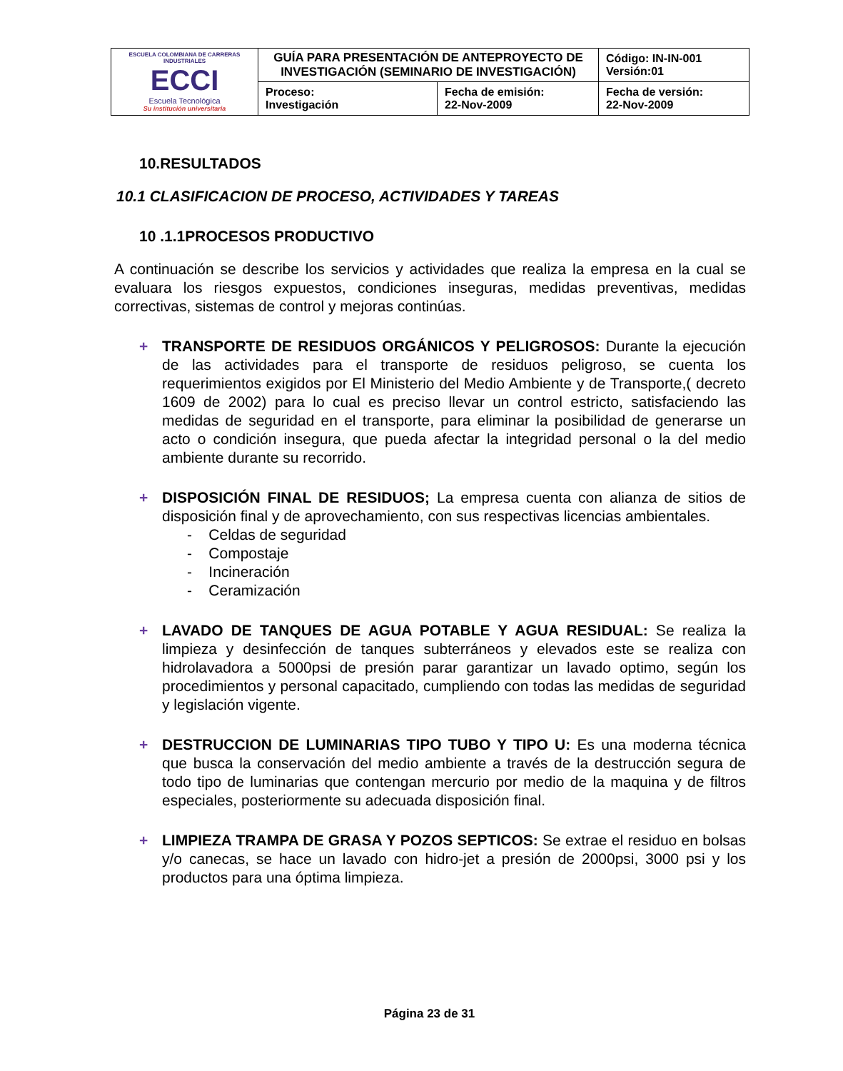| ESCUELA COLOMBIANA DE CARRERAS INDUSTRIALES ECCI Escuela Tecnológica Su institución universitaria | GUÍA PARA PRESENTACIÓN DE ANTEPROYECTO DE INVESTIGACIÓN (SEMINARIO DE INVESTIGACIÓN) | | Código: IN-IN-001 Versión:01 |
| | Proceso: Investigación | Fecha de emisión: 22-Nov-2009 | Fecha de versión: 22-Nov-2009 |
10.RESULTADOS
10.1 CLASIFICACION DE PROCESO, ACTIVIDADES Y TAREAS
10 .1.1PROCESOS PRODUCTIVO
A continuación se describe los servicios y actividades que realiza la empresa en la cual se evaluara los riesgos expuestos, condiciones inseguras, medidas preventivas, medidas correctivas, sistemas de control y mejoras continúas.
+ TRANSPORTE DE RESIDUOS ORGÁNICOS Y PELIGROSOS: Durante la ejecución de las actividades para el transporte de residuos peligroso, se cuenta los requerimientos exigidos por El Ministerio del Medio Ambiente y de Transporte,( decreto 1609 de 2002) para lo cual es preciso llevar un control estricto, satisfaciendo las medidas de seguridad en el transporte, para eliminar la posibilidad de generarse un acto o condición insegura, que pueda afectar la integridad personal o la del medio ambiente durante su recorrido.
+ DISPOSICIÓN FINAL DE RESIDUOS; La empresa cuenta con alianza de sitios de disposición final y de aprovechamiento, con sus respectivas licencias ambientales.
- Celdas de seguridad
- Compostaje
- Incineración
- Ceramización
+ LAVADO DE TANQUES DE AGUA POTABLE Y AGUA RESIDUAL: Se realiza la limpieza y desinfección de tanques subterráneos y elevados este se realiza con hidrolavadora a 5000psi de presión parar garantizar un lavado optimo, según los procedimientos y personal capacitado, cumpliendo con todas las medidas de seguridad y legislación vigente.
+ DESTRUCCION DE LUMINARIAS TIPO TUBO Y TIPO U: Es una moderna técnica que busca la conservación del medio ambiente a través de la destrucción segura de todo tipo de luminarias que contengan mercurio por medio de la maquina y de filtros especiales, posteriormente su adecuada disposición final.
+ LIMPIEZA TRAMPA DE GRASA Y POZOS SEPTICOS: Se extrae el residuo en bolsas y/o canecas, se hace un lavado con hidro-jet a presión de 2000psi, 3000 psi y los productos para una óptima limpieza.
Página 23 de 31